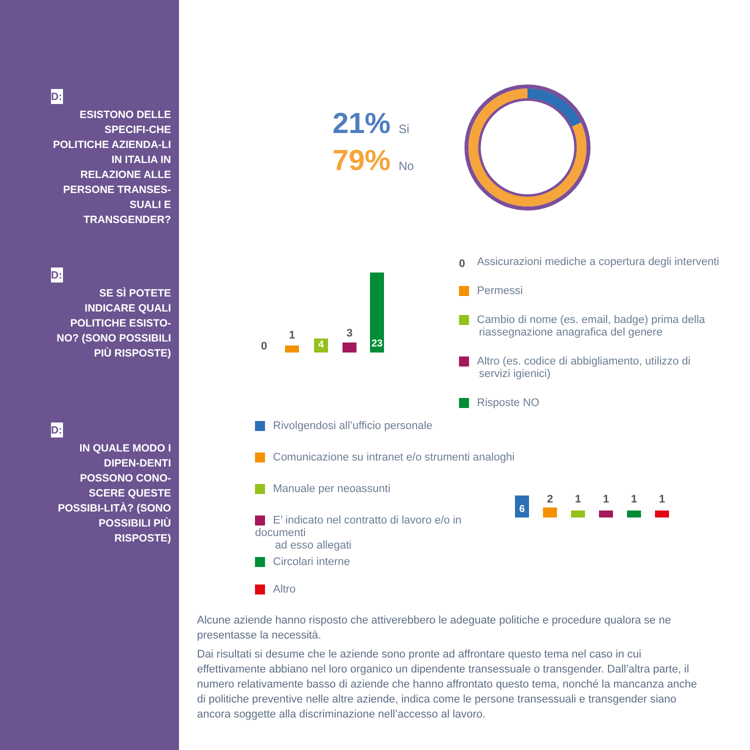D:
ESISTONO DELLE SPECIFI-CHE POLITICHE AZIENDA-LI IN ITALIA IN RELAZIONE ALLE PERSONE TRANSES-SUALI E TRANSGENDER?
D:
SE SÌ POTETE INDICARE QUALI POLITICHE ESISTO-NO? (SONO POSSIBILI PIÙ RISPOSTE)
D:
IN QUALE MODO I DIPEN-DENTI POSSONO CONO-SCERE QUESTE POSSIBI-LITÀ? (SONO POSSIBILI PIÙ RISPOSTE)
21% Si
79% No
0
1
4
3
23
0 Assicurazioni mediche a copertura degli interventi
Permessi
Cambio di nome (es. email, badge) prima della
riassegnazione anagrafica del genere
Altro (es. codice di abbigliamento, utilizzo di
servizi igienici)
Risposte NO
Rivolgendosi all’ufficio personale
Comunicazione su intranet e/o strumenti analoghi
Manuale per neoassunti
E’ indicato nel contratto di lavoro e/o in documenti
ad esso allegati
Circolari interne
Altro
6
2 1 1 1 1
Alcune aziende hanno risposto che attiverebbero le adeguate politiche e procedure qualora se ne presentasse la necessità.
Dai risultati si desume che le aziende sono pronte ad affrontare questo tema nel caso in cui effettivamente abbiano nel loro organico un dipendente transessuale o transgender. Dall’altra parte, il numero relativamente basso di aziende che hanno affrontato questo tema, nonché la mancanza anche di politiche preventive nelle altre aziende, indica come le persone transessuali e transgender siano ancora soggette alla discriminazione nell’accesso al lavoro.